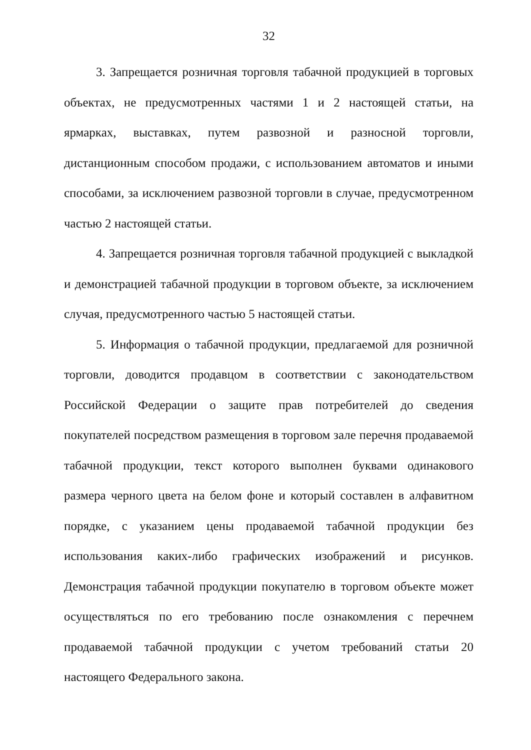32
3. Запрещается розничная торговля табачной продукцией в торговых объектах, не предусмотренных частями 1 и 2 настоящей статьи, на ярмарках, выставках, путем развозной и разносной торговли, дистанционным способом продажи, с использованием автоматов и иными способами, за исключением развозной торговли в случае, предусмотренном частью 2 настоящей статьи.
4. Запрещается розничная торговля табачной продукцией с выкладкой и демонстрацией табачной продукции в торговом объекте, за исключением случая, предусмотренного частью 5 настоящей статьи.
5. Информация о табачной продукции, предлагаемой для розничной торговли, доводится продавцом в соответствии с законодательством Российской Федерации о защите прав потребителей до сведения покупателей посредством размещения в торговом зале перечня продаваемой табачной продукции, текст которого выполнен буквами одинакового размера черного цвета на белом фоне и который составлен в алфавитном порядке, с указанием цены продаваемой табачной продукции без использования каких-либо графических изображений и рисунков. Демонстрация табачной продукции покупателю в торговом объекте может осуществляться по его требованию после ознакомления с перечнем продаваемой табачной продукции с учетом требований статьи 20 настоящего Федерального закона.